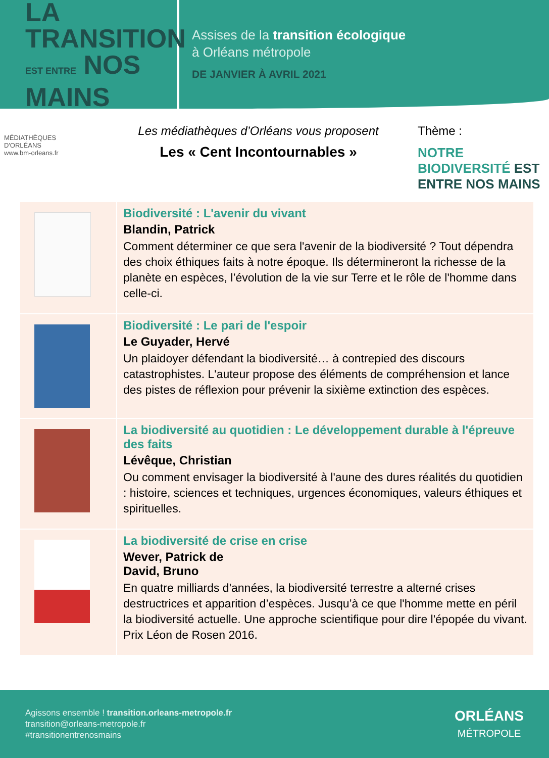LA TRANSITION
EST ENTRE NOS MAINS
Assises de la transition écologique
à Orléans métropole
DE JANVIER À AVRIL 2021
MÉDIATHÈQUES D'ORLÉANS
www.bm-orleans.fr
Les médiathèques d’Orléans vous proposent
Les « Cent Incontournables »
Thème :
NOTRE BIODIVERSITÉ EST ENTRE NOS MAINS
| | Biodiversité : L'avenir du vivant Blandin, Patrick Comment déterminer ce que sera l'avenir de la biodiversité ? Tout dépendra des choix éthiques faits à notre époque. Ils détermineront la richesse de la planète en espèces, l’évolution de la vie sur Terre et le rôle de l'homme dans celle-ci. |
| | Biodiversité : Le pari de l'espoir Le Guyader, Hervé Un plaidoyer défendant la biodiversité… à contrepied des discours catastrophistes. L'auteur propose des éléments de compréhension et lance des pistes de réflexion pour prévenir la sixième extinction des espèces. |
| | La biodiversité au quotidien : Le développement durable à l'épreuve des faits Lévêque, Christian Ou comment envisager la biodiversité à l'aune des dures réalités du quotidien : histoire, sciences et techniques, urgences économiques, valeurs éthiques et spirituelles. |
| | La biodiversité de crise en crise Wever, Patrick de David, Bruno En quatre milliards d'années, la biodiversité terrestre a alterné crises destructrices et apparition d’espèces. Jusqu’à ce que l'homme mette en péril la biodiversité actuelle. Une approche scientifique pour dire l'épopée du vivant. Prix Léon de Rosen 2016. |
Agissons ensemble ! transition.orleans-metropole.fr
transition@orleans-metropole.fr
#transitionentrenosmains
ORLÉANS
MÉTROPOLE